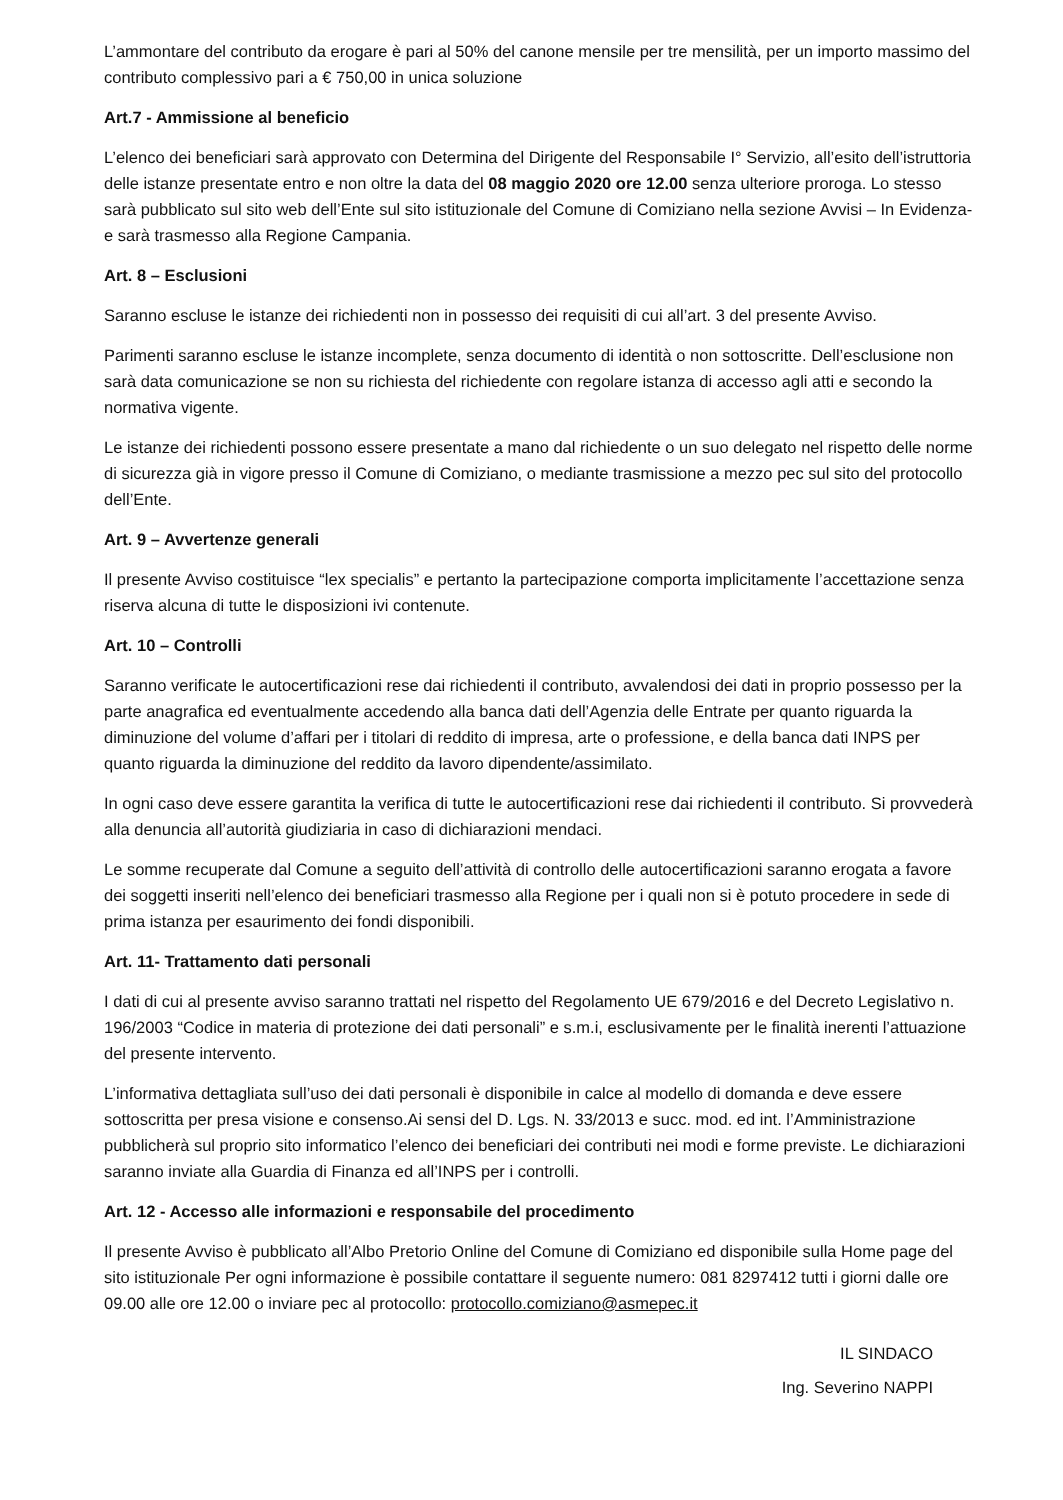L’ammontare del contributo da erogare è pari al 50% del canone mensile per tre mensilità, per un importo massimo del contributo complessivo pari a € 750,00 in unica soluzione
Art.7 - Ammissione al beneficio
L’elenco dei beneficiari sarà approvato con Determina del Dirigente del Responsabile I° Servizio, all’esito dell’istruttoria delle istanze presentate entro e non oltre la data del 08 maggio 2020 ore 12.00 senza ulteriore proroga. Lo stesso sarà pubblicato sul sito web dell’Ente sul sito istituzionale del Comune di Comiziano nella sezione Avvisi – In Evidenza- e sarà trasmesso alla Regione Campania.
Art. 8 – Esclusioni
Saranno escluse le istanze dei richiedenti non in possesso dei requisiti di cui all’art. 3 del presente Avviso.
Parimenti saranno escluse le istanze incomplete, senza documento di identità o non sottoscritte. Dell’esclusione non sarà data comunicazione se non su richiesta del richiedente con regolare istanza di accesso agli atti e secondo la normativa vigente.
Le istanze dei richiedenti possono essere presentate a mano dal richiedente o un suo delegato nel rispetto delle norme di sicurezza già in vigore presso il Comune di Comiziano, o mediante trasmissione a mezzo pec sul sito del protocollo dell’Ente.
Art. 9 – Avvertenze generali
Il presente Avviso costituisce “lex specialis” e pertanto la partecipazione comporta implicitamente l’accettazione senza riserva alcuna di tutte le disposizioni ivi contenute.
Art. 10 – Controlli
Saranno verificate le autocertificazioni rese dai richiedenti il contributo, avvalendosi dei dati in proprio possesso per la parte anagrafica ed eventualmente accedendo alla banca dati dell’Agenzia delle Entrate per quanto riguarda la diminuzione del volume d’affari per i titolari di reddito di impresa, arte o professione, e della banca dati INPS per quanto riguarda la diminuzione del reddito da lavoro dipendente/assimilato.
In ogni caso deve essere garantita la verifica di tutte le autocertificazioni rese dai richiedenti il contributo. Si provvederà alla denuncia all’autorità giudiziaria in caso di dichiarazioni mendaci.
Le somme recuperate dal Comune a seguito dell’attività di controllo delle autocertificazioni saranno erogata a favore dei soggetti inseriti nell’elenco dei beneficiari trasmesso alla Regione per i quali non si è potuto procedere in sede di prima istanza per esaurimento dei fondi disponibili.
Art. 11- Trattamento dati personali
I dati di cui al presente avviso saranno trattati nel rispetto del Regolamento UE 679/2016 e del Decreto Legislativo n. 196/2003 “Codice in materia di protezione dei dati personali” e s.m.i, esclusivamente per le finalità inerenti l’attuazione del presente intervento.
L’informativa dettagliata sull’uso dei dati personali è disponibile in calce al modello di domanda e deve essere sottoscritta per presa visione e consenso.Ai sensi del D. Lgs. N. 33/2013 e succ. mod. ed int. l’Amministrazione pubblicherà sul proprio sito informatico l’elenco dei beneficiari dei contributi nei modi e forme previste. Le dichiarazioni saranno inviate alla Guardia di Finanza ed all’INPS per i controlli.
Art. 12 - Accesso alle informazioni e responsabile del procedimento
Il presente Avviso è pubblicato all’Albo Pretorio Online del Comune di Comiziano ed disponibile sulla Home page del sito istituzionale Per ogni informazione è possibile contattare il seguente numero: 081 8297412 tutti i giorni dalle ore 09.00 alle ore 12.00 o inviare pec al protocollo: protocollo.comiziano@asmepec.it
IL SINDACO
Ing. Severino NAPPI